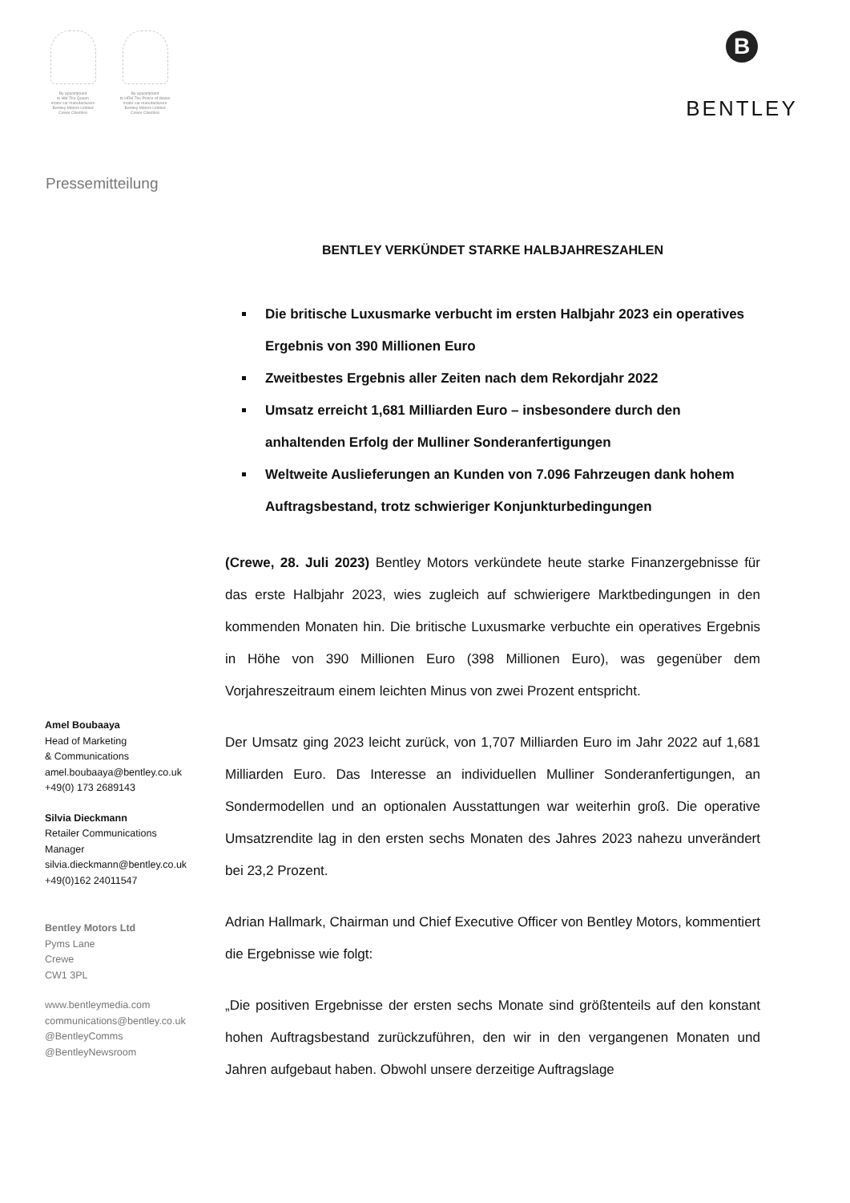By appointment
to HM The Queen
motor car manufacturers
Bentley Motors Limited
Crewe Cheshire
By appointment
to HRH The Prince of Wales
motor car manufacturers
Bentley Motors Limited
Crewe Cheshire
B
BENTLEY
Pressemitteilung
Amel Boubaaya
Head of Marketing
& Communications
amel.boubaaya@bentley.co.uk
+49(0) 173 2689143
Silvia Dieckmann
Retailer Communications
Manager
silvia.dieckmann@bentley.co.uk
+49(0)162 24011547
Bentley Motors Ltd
Pyms Lane
Crewe
CW1 3PL
www.bentleymedia.com
communications@bentley.co.uk
@BentleyComms
@BentleyNewsroom
BENTLEY VERKÜNDET STARKE HALBJAHRESZAHLEN
Die britische Luxusmarke verbucht im ersten Halbjahr 2023 ein operatives Ergebnis von 390 Millionen Euro
Zweitbestes Ergebnis aller Zeiten nach dem Rekordjahr 2022
Umsatz erreicht 1,681 Milliarden Euro – insbesondere durch den anhaltenden Erfolg der Mulliner Sonderanfertigungen
Weltweite Auslieferungen an Kunden von 7.096 Fahrzeugen dank hohem Auftragsbestand, trotz schwieriger Konjunkturbedingungen
(Crewe, 28. Juli 2023) Bentley Motors verkündete heute starke Finanzergebnisse für das erste Halbjahr 2023, wies zugleich auf schwierigere Marktbedingungen in den kommenden Monaten hin. Die britische Luxusmarke verbuchte ein operatives Ergebnis in Höhe von 390 Millionen Euro (398 Millionen Euro), was gegenüber dem Vorjahreszeitraum einem leichten Minus von zwei Prozent entspricht.
Der Umsatz ging 2023 leicht zurück, von 1,707 Milliarden Euro im Jahr 2022 auf 1,681 Milliarden Euro. Das Interesse an individuellen Mulliner Sonderanfertigungen, an Sondermodellen und an optionalen Ausstattungen war weiterhin groß. Die operative Umsatzrendite lag in den ersten sechs Monaten des Jahres 2023 nahezu unverändert bei 23,2 Prozent.
Adrian Hallmark, Chairman und Chief Executive Officer von Bentley Motors, kommentiert die Ergebnisse wie folgt:
„Die positiven Ergebnisse der ersten sechs Monate sind größtenteils auf den konstant hohen Auftragsbestand zurückzuführen, den wir in den vergangenen Monaten und Jahren aufgebaut haben. Obwohl unsere derzeitige Auftragslage